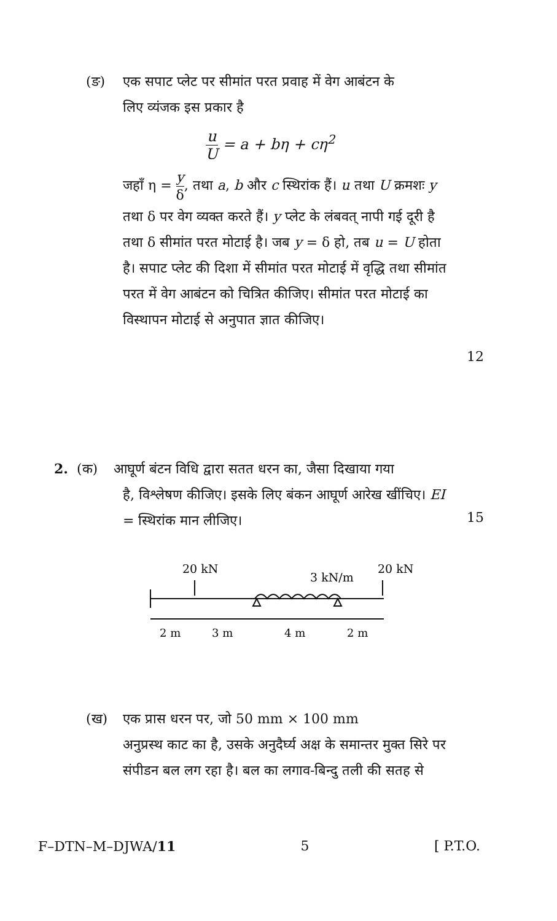(ङ) एक सपाट प्लेट पर सीमांत परत प्रवाह में वेग आबंटन के
लिए व्यंजक इस प्रकार है
u U = a + bη + cη<sup>2</sup>
जहाँ η = y δ, तथा a, b और c स्थिरांक हैं। u तथा U क्रमशः y तथा δ पर वेग व्यक्त करते हैं। y प्लेट के लंबवत् नापी गई दूरी है तथा δ सीमांत परत मोटाई है। जब y = δ हो, तब u = U होता है। सपाट प्लेट की दिशा में सीमांत परत मोटाई में वृद्धि तथा सीमांत परत में वेग आबंटन को चित्रित कीजिए। सीमांत परत मोटाई का विस्थापन मोटाई से अनुपात ज्ञात कीजिए।
12
2. (क) आघूर्ण बंटन विधि द्वारा सतत धरन का, जैसा दिखाया गया
है, विश्लेषण कीजिए। इसके लिए बंकन आघूर्ण आरेख खींचिए। EI = स्थिरांक मान लीजिए।
15
20 kN
3 kN/m
20 kN
2 m
3 m
4 m
2 m
(ख) एक प्रास धरन पर, जो 50 mm × 100 mm
अनुप्रस्थ काट का है, उसके अनुदैर्घ्य अक्ष के समान्तर मुक्त सिरे पर संपीडन बल लग रहा है। बल का लगाव-बिन्दु तली की सतह से
F–DTN–M–DJWA/11 5 [ P.T.O.